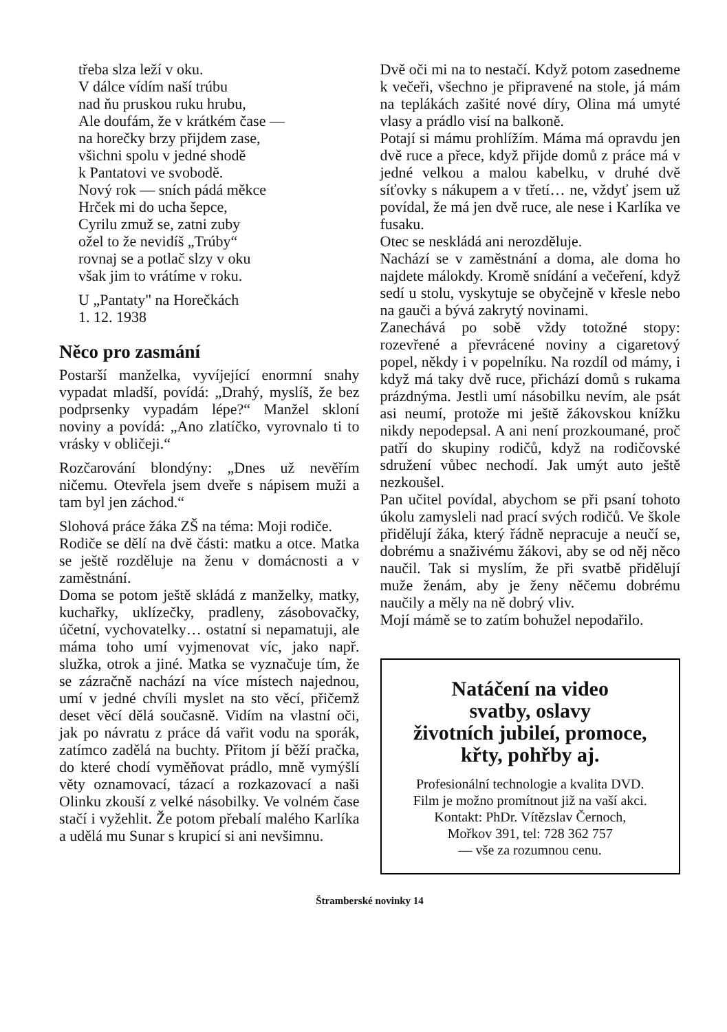třeba slza leží v oku.
V dálce vídím naší trúbu
nad ňu pruskou ruku hrubu,
Ale doufám, že v krátkém čase —
na horečky brzy přijdem zase,
všichni spolu v jedné shodě
k Pantatovi ve svobodě.
Nový rok — sních pádá měkce
Hrček mi do ucha šepce,
Cyrilu zmuž se, zatni zuby
ožel to že nevidíš „Trúby“
rovnaj se a potlač slzy v oku
však jim to vrátíme v roku.
U „Pantaty" na Horečkách
1. 12. 1938
Něco pro zasmání
Postarší manželka, vyvíjející enormní snahy vypadat mladší, povídá: „Drahý, myslíš, že bez podprsenky vypadám lépe?“ Manžel skloní noviny a povídá: „Ano zlatíčko, vyrovnalo ti to vrásky v obličeji.“
Rozčarování blondýny: „Dnes už nevěřím ničemu. Otevřela jsem dveře s nápisem muži a tam byl jen záchod.“
Slohová práce žáka ZŠ na téma: Moji rodiče.
Rodiče se dělí na dvě části: matku a otce. Matka se ještě rozděluje na ženu v domácnosti a v zaměstnání.
Doma se potom ještě skládá z manželky, matky, kuchařky, uklízečky, pradleny, zásobovačky, účetní, vychovatelky… ostatní si nepamatuji, ale máma toho umí vyjmenovat víc, jako např. služka, otrok a jiné. Matka se vyznačuje tím, že se zázračně nachází na více místech najednou, umí v jedné chvíli myslet na sto věcí, přičemž deset věcí dělá současně. Vidím na vlastní oči, jak po návratu z práce dá vařit vodu na sporák, zatímco zadělá na buchty. Přitom jí běží pračka, do které chodí vyměňovat prádlo, mně vymýšlí věty oznamovací, tázací a rozkazovací a naši Olinku zkouší z velké násobilky. Ve volném čase stačí i vyžehlit. Že potom přebalí malého Karlíka a udělá mu Sunar s krupicí si ani nevšimnu.
Dvě oči mi na to nestačí. Když potom zasedneme k večeři, všechno je připravené na stole, já mám na teplákách zašité nové díry, Olina má umyté vlasy a prádlo visí na balkoně.
Potají si mámu prohlížím. Máma má opravdu jen dvě ruce a přece, když přijde domů z práce má v jedné velkou a malou kabelku, v druhé dvě síťovky s nákupem a v třetí… ne, vždyť jsem už povídal, že má jen dvě ruce, ale nese i Karlíka ve fusaku.
Otec se neskládá ani nerozděluje.
Nachází se v zaměstnání a doma, ale doma ho najdete málokdy. Kromě snídání a večeření, když sedí u stolu, vyskytuje se obyčejně v křesle nebo na gauči a bývá zakrytý novinami.
Zanechává po sobě vždy totožné stopy: rozevřené a převrácené noviny a cigaretový popel, někdy i v popelníku. Na rozdíl od mámy, i když má taky dvě ruce, přichází domů s rukama prázdnýma. Jestli umí násobilku nevím, ale psát asi neumí, protože mi ještě žákovskou knížku nikdy nepodepsal. A ani není prozkoumané, proč patří do skupiny rodičů, když na rodičovské sdružení vůbec nechodí. Jak umýt auto ještě nezkoušel.
Pan učitel povídal, abychom se při psaní tohoto úkolu zamysleli nad prací svých rodičů. Ve škole přidělují žáka, který řádně nepracuje a neučí se, dobrému a snaživému žákovi, aby se od něj něco naučil. Tak si myslím, že při svatbě přidělují muže ženám, aby je ženy něčemu dobrému naučily a měly na ně dobrý vliv.
Mojí mámě se to zatím bohužel nepodařilo.
Natáčení na video
svatby, oslavy
životních jubileí, promoce,
křty, pohřby aj.
Profesionální technologie a kvalita DVD.
Film je možno promítnout již na vaší akci.
Kontakt: PhDr. Vítězslav Černoch,
Mořkov 391, tel: 728 362 757
— vše za rozumnou cenu.
Štramberské novinky 14